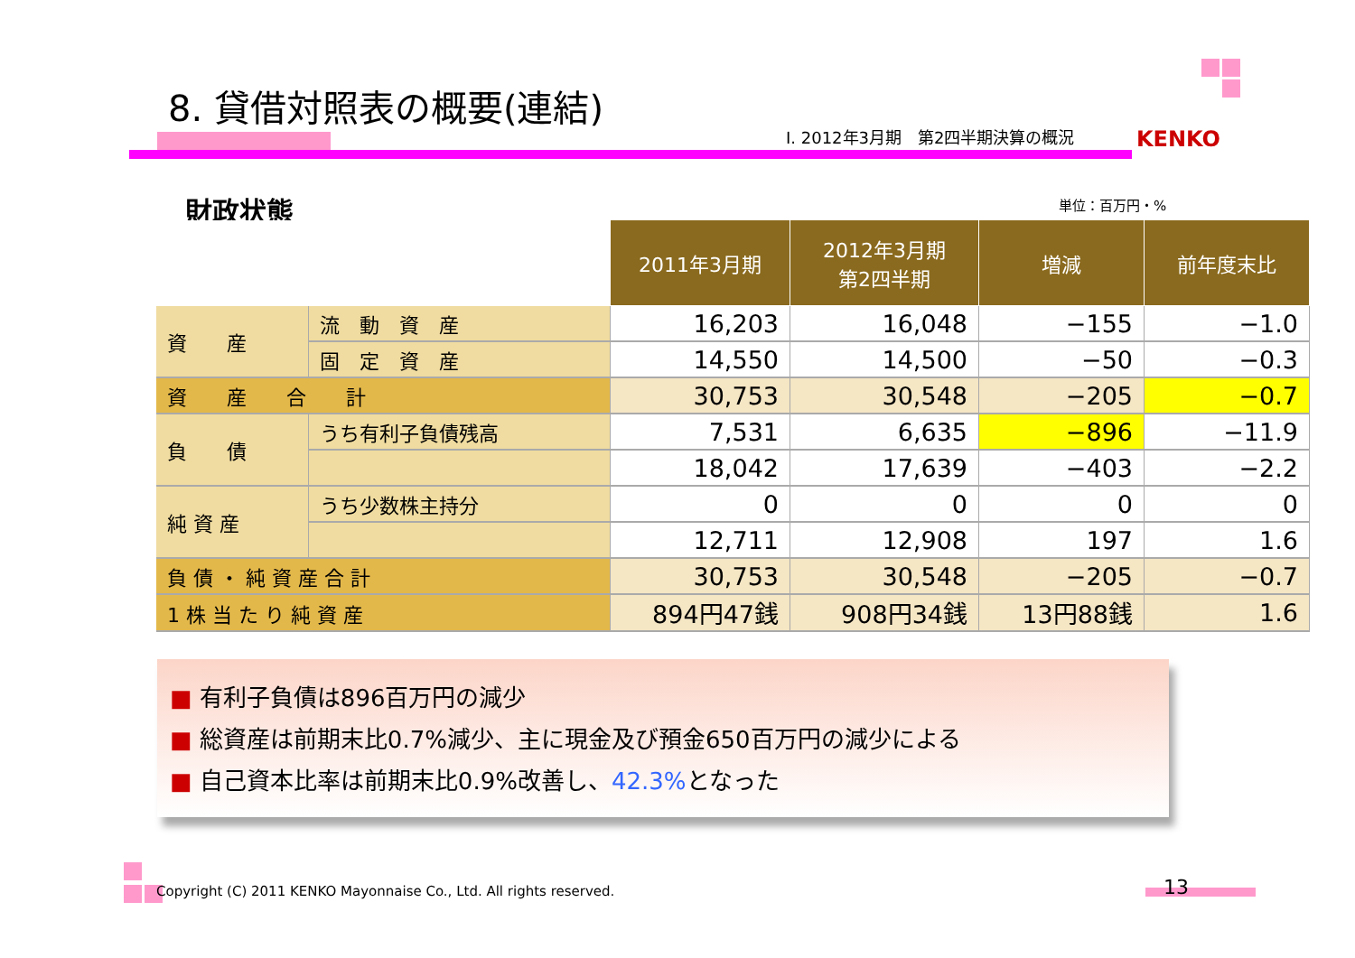8. 貸借対照表の概要(連結)
Ⅰ. 2012年3月期　第2四半期決算の概況
KENKO
財政状態 単位：百万円・%
| | | 2011年3月期 | 2012年3月期 第2四半期 | 増減 | 前年度末比 |
| --- | --- | --- | --- | --- | --- |
| 資 産 | 流 動 資 産 | 16,203 | 16,048 | −155 | −1.0 |
| | 固 定 資 産 | 14,550 | 14,500 | −50 | −0.3 |
| 資 産 合 計 | | 30,753 | 30,548 | −205 | −0.7 |
| 負 債 | うち有利子負債残高 | 7,531 | 6,635 | −896 | −11.9 |
| | | 18,042 | 17,639 | −403 | −2.2 |
| 純 資 産 | うち少数株主持分 | 0 | 0 | 0 | 0 |
| | | 12,711 | 12,908 | 197 | 1.6 |
| 負 債 ・ 純 資 産 合 計 | | 30,753 | 30,548 | −205 | −0.7 |
| 1 株 当 た り 純 資 産 | | 894円47銭 | 908円34銭 | 13円88銭 | 1.6 |
■ 有利子負債は896百万円の減少
■ 総資産は前期末比0.7%減少、主に現金及び預金650百万円の減少による
■ 自己資本比率は前期末比0.9%改善し、42.3% となった
Copyright (C) 2011 KENKO Mayonnaise Co., Ltd. All rights reserved.
13